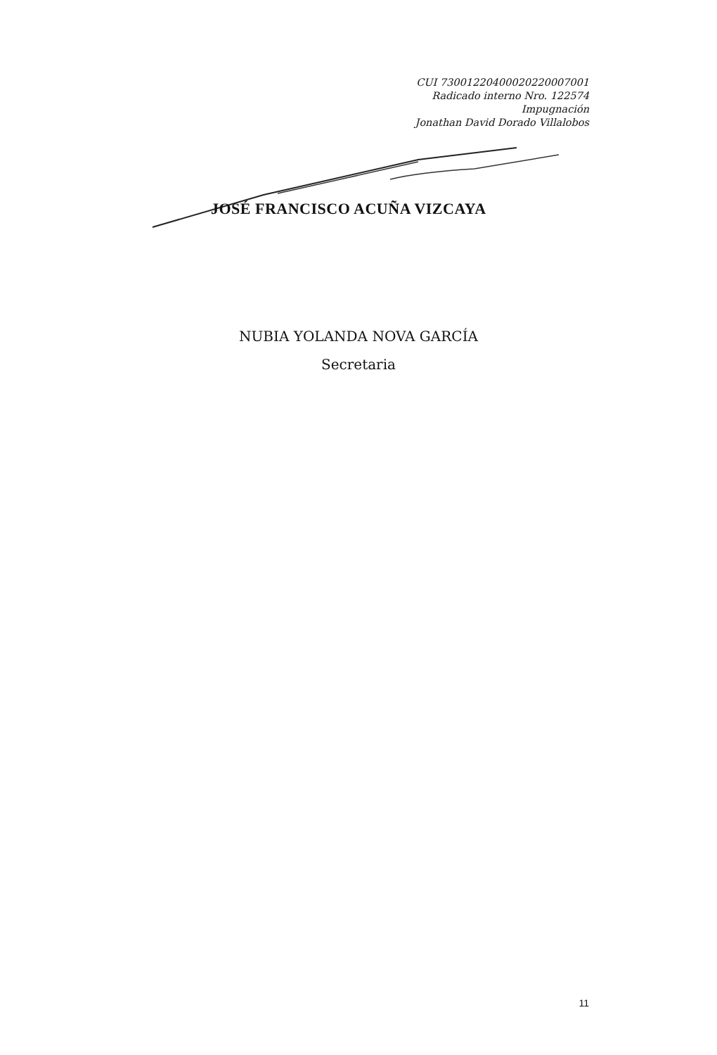CUI 73001220400020220007001
Radicado interno Nro. 122574
Impugnación
Jonathan David Dorado Villalobos
JOSÉ FRANCISCO ACUÑA VIZCAYA
NUBIA YOLANDA NOVA GARCÍA
Secretaria
11